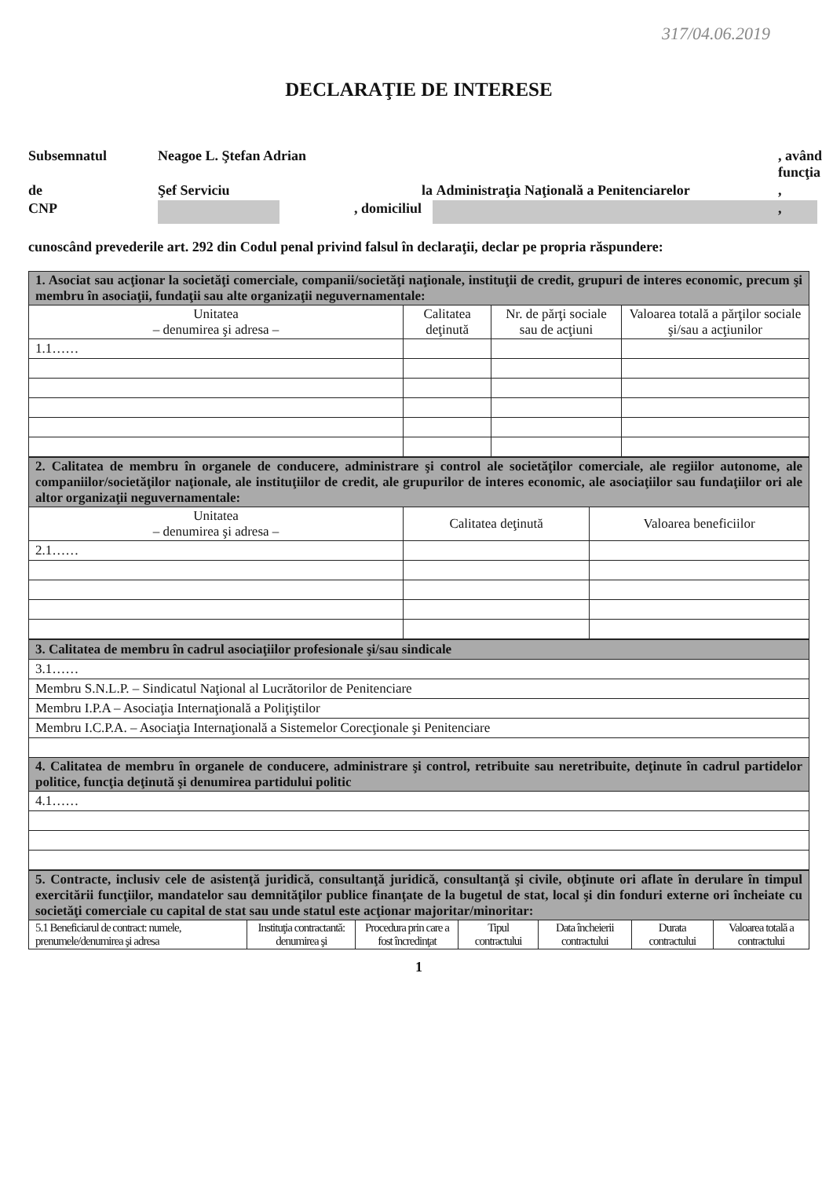317/04.06.2019
DECLARAŢIE DE INTERESE
Subsemnatul
Neagoe L. Ştefan Adrian
, având funcţia
de
Şef Serviciu
la
Administraţia Naţională a Penitenciarelor
,
CNP
, domiciliul
,
cunoscând prevederile art. 292 din Codul penal privind falsul în declaraţii, declar pe propria răspundere:
| 1. Asociat sau acţionar la societăţi comerciale, companii/societăţi naţionale, instituţii de credit, grupuri de interes economic, precum şi membru în asociaţii, fundaţii sau alte organizaţii neguvernamentale: | | | |
| Unitatea – denumirea şi adresa – | Calitatea deţinută | Nr. de părţi sociale sau de acţiuni | Valoarea totală a părţilor sociale şi/sau a acţiunilor |
| 1.1…… | | | |
| 2. Calitatea de membru în organele de conducere, administrare şi control ale societăţilor comerciale, ale regiilor autonome, ale companiilor/societăţilor naţionale, ale instituţiilor de credit, ale grupurilor de interes economic, ale asociaţiilor sau fundaţiilor ori ale altor organizaţii neguvernamentale: | | |
| Unitatea – denumirea şi adresa – | Calitatea deţinută | Valoarea beneficiilor |
| 2.1…… | | |
| 3. Calitatea de membru în cadrul asociaţiilor profesionale şi/sau sindicale |
| 3.1…… |
| Membru S.N.L.P. – Sindicatul Naţional al Lucrătorilor de Penitenciare |
| Membru I.P.A – Asociaţia Internaţională a Poliţiştilor |
| Membru I.C.P.A. – Asociaţia Internaţională a Sistemelor Corecţionale şi Penitenciare |
| 4. Calitatea de membru în organele de conducere, administrare şi control, retribuite sau neretribuite, deţinute în cadrul partidelor politice, funcţia deţinută şi denumirea partidului politic |
| 4.1…… |
| 5. Contracte, inclusiv cele de asistenţă juridică, consultanţă juridică, consultanţă şi civile, obţinute ori aflate în derulare în timpul exercitării funcţiilor, mandatelor sau demnităţilor publice finanţate de la bugetul de stat, local şi din fonduri externe ori încheiate cu societăţi comerciale cu capital de stat sau unde statul este acţionar majoritar/minoritar: | | | | | | |
| 5.1 Beneficiarul de contract: numele, prenumele/denumirea şi adresa | Instituţia contractantă: denumirea şi | Procedura prin care a fost încredinţat | Tipul contractului | Data încheierii contractului | Durata contractului | Valoarea totală a contractului |
1